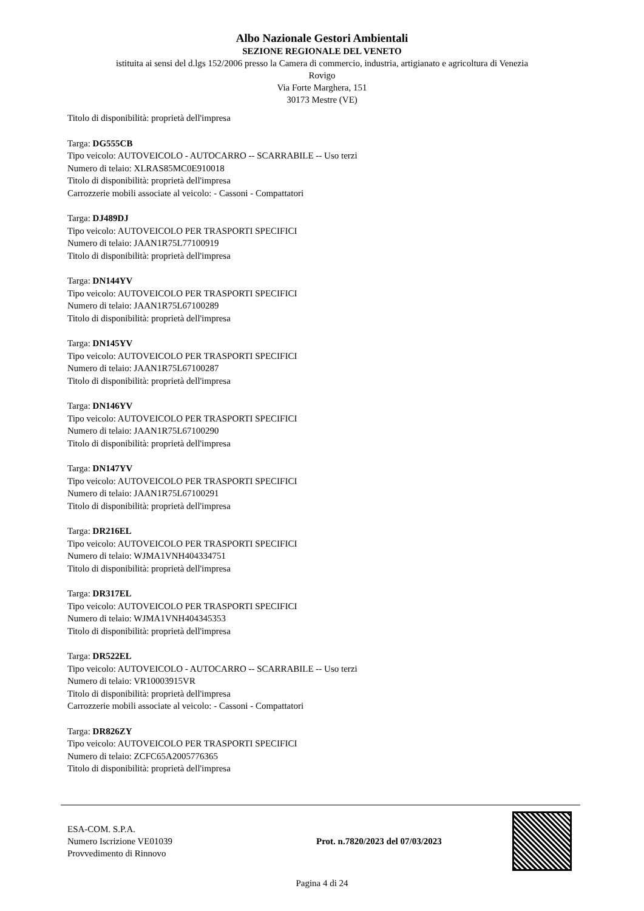Albo Nazionale Gestori Ambientali
SEZIONE REGIONALE DEL VENETO
istituita ai sensi del d.lgs 152/2006 presso la Camera di commercio, industria, artigianato e agricoltura di Venezia
Rovigo
Via Forte Marghera, 151
30173 Mestre (VE)
Titolo di disponibilità: proprietà dell'impresa
Targa: DG555CB
Tipo veicolo: AUTOVEICOLO - AUTOCARRO -- SCARRABILE -- Uso terzi
Numero di telaio: XLRAS85MC0E910018
Titolo di disponibilità: proprietà dell'impresa
Carrozzerie mobili associate al veicolo: - Cassoni - Compattatori
Targa: DJ489DJ
Tipo veicolo: AUTOVEICOLO PER TRASPORTI SPECIFICI
Numero di telaio: JAAN1R75L77100919
Titolo di disponibilità: proprietà dell'impresa
Targa: DN144YV
Tipo veicolo: AUTOVEICOLO PER TRASPORTI SPECIFICI
Numero di telaio: JAAN1R75L67100289
Titolo di disponibilità: proprietà dell'impresa
Targa: DN145YV
Tipo veicolo: AUTOVEICOLO PER TRASPORTI SPECIFICI
Numero di telaio: JAAN1R75L67100287
Titolo di disponibilità: proprietà dell'impresa
Targa: DN146YV
Tipo veicolo: AUTOVEICOLO PER TRASPORTI SPECIFICI
Numero di telaio: JAAN1R75L67100290
Titolo di disponibilità: proprietà dell'impresa
Targa: DN147YV
Tipo veicolo: AUTOVEICOLO PER TRASPORTI SPECIFICI
Numero di telaio: JAAN1R75L67100291
Titolo di disponibilità: proprietà dell'impresa
Targa: DR216EL
Tipo veicolo: AUTOVEICOLO PER TRASPORTI SPECIFICI
Numero di telaio: WJMA1VNH404334751
Titolo di disponibilità: proprietà dell'impresa
Targa: DR317EL
Tipo veicolo: AUTOVEICOLO PER TRASPORTI SPECIFICI
Numero di telaio: WJMA1VNH404345353
Titolo di disponibilità: proprietà dell'impresa
Targa: DR522EL
Tipo veicolo: AUTOVEICOLO - AUTOCARRO -- SCARRABILE -- Uso terzi
Numero di telaio: VR10003915VR
Titolo di disponibilità: proprietà dell'impresa
Carrozzerie mobili associate al veicolo: - Cassoni - Compattatori
Targa: DR826ZY
Tipo veicolo: AUTOVEICOLO PER TRASPORTI SPECIFICI
Numero di telaio: ZCFC65A2005776365
Titolo di disponibilità: proprietà dell'impresa
ESA-COM. S.P.A.
Numero Iscrizione VE01039
Provvedimento di Rinnovo
Prot. n.7820/2023 del 07/03/2023
Pagina 4 di 24